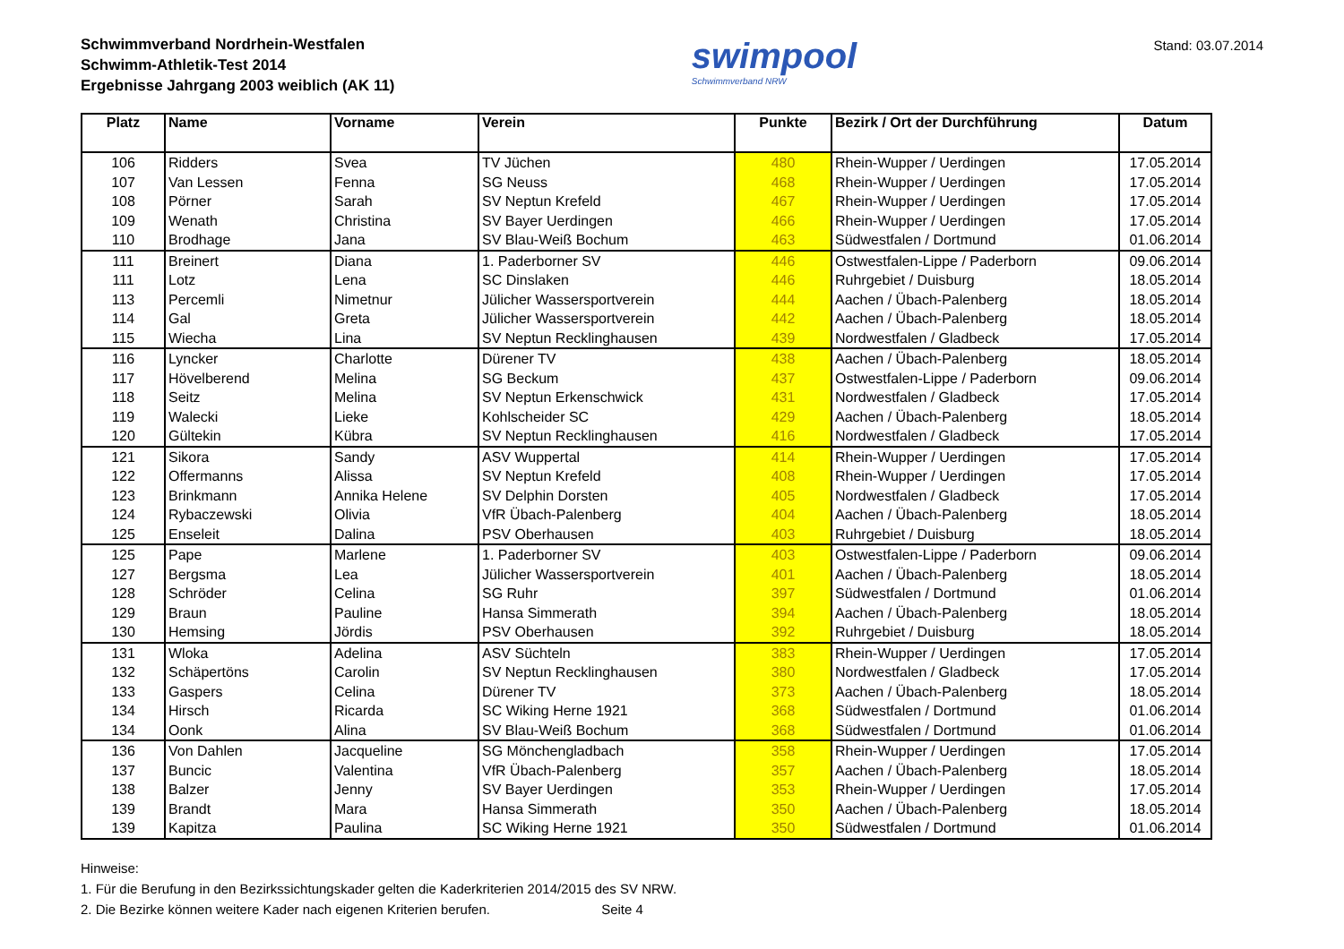Schwimmverband Nordrhein-Westfalen
Schwimm-Athletik-Test 2014
Ergebnisse Jahrgang 2003 weiblich (AK 11)
swimpool
Schwimmverband NRW
Stand: 03.07.2014
| Platz | Name | Vorname | Verein | Punkte | Bezirk / Ort der Durchführung | Datum |
| --- | --- | --- | --- | --- | --- | --- |
| 106 | Ridders | Svea | TV Jüchen | 480 | Rhein-Wupper / Uerdingen | 17.05.2014 |
| 107 | Van Lessen | Fenna | SG Neuss | 468 | Rhein-Wupper / Uerdingen | 17.05.2014 |
| 108 | Pörner | Sarah | SV Neptun Krefeld | 467 | Rhein-Wupper / Uerdingen | 17.05.2014 |
| 109 | Wenath | Christina | SV Bayer Uerdingen | 466 | Rhein-Wupper / Uerdingen | 17.05.2014 |
| 110 | Brodhage | Jana | SV Blau-Weiß Bochum | 463 | Südwestfalen / Dortmund | 01.06.2014 |
| 111 | Breinert | Diana | 1. Paderborner SV | 446 | Ostwestfalen-Lippe / Paderborn | 09.06.2014 |
| 111 | Lotz | Lena | SC Dinslaken | 446 | Ruhrgebiet / Duisburg | 18.05.2014 |
| 113 | Percemli | Nimetnur | Jülicher Wassersportverein | 444 | Aachen / Übach-Palenberg | 18.05.2014 |
| 114 | Gal | Greta | Jülicher Wassersportverein | 442 | Aachen / Übach-Palenberg | 18.05.2014 |
| 115 | Wiecha | Lina | SV Neptun Recklinghausen | 439 | Nordwestfalen / Gladbeck | 17.05.2014 |
| 116 | Lyncker | Charlotte | Dürener TV | 438 | Aachen / Übach-Palenberg | 18.05.2014 |
| 117 | Hövelberend | Melina | SG Beckum | 437 | Ostwestfalen-Lippe / Paderborn | 09.06.2014 |
| 118 | Seitz | Melina | SV Neptun Erkenschwick | 431 | Nordwestfalen / Gladbeck | 17.05.2014 |
| 119 | Walecki | Lieke | Kohlscheider SC | 429 | Aachen / Übach-Palenberg | 18.05.2014 |
| 120 | Gültekin | Kübra | SV Neptun Recklinghausen | 416 | Nordwestfalen / Gladbeck | 17.05.2014 |
| 121 | Sikora | Sandy | ASV Wuppertal | 414 | Rhein-Wupper / Uerdingen | 17.05.2014 |
| 122 | Offermanns | Alissa | SV Neptun Krefeld | 408 | Rhein-Wupper / Uerdingen | 17.05.2014 |
| 123 | Brinkmann | Annika Helene | SV Delphin Dorsten | 405 | Nordwestfalen / Gladbeck | 17.05.2014 |
| 124 | Rybaczewski | Olivia | VfR Übach-Palenberg | 404 | Aachen / Übach-Palenberg | 18.05.2014 |
| 125 | Enseleit | Dalina | PSV Oberhausen | 403 | Ruhrgebiet / Duisburg | 18.05.2014 |
| 125 | Pape | Marlene | 1. Paderborner SV | 403 | Ostwestfalen-Lippe / Paderborn | 09.06.2014 |
| 127 | Bergsma | Lea | Jülicher Wassersportverein | 401 | Aachen / Übach-Palenberg | 18.05.2014 |
| 128 | Schröder | Celina | SG Ruhr | 397 | Südwestfalen / Dortmund | 01.06.2014 |
| 129 | Braun | Pauline | Hansa Simmerath | 394 | Aachen / Übach-Palenberg | 18.05.2014 |
| 130 | Hemsing | Jördis | PSV Oberhausen | 392 | Ruhrgebiet / Duisburg | 18.05.2014 |
| 131 | Wloka | Adelina | ASV Süchteln | 383 | Rhein-Wupper / Uerdingen | 17.05.2014 |
| 132 | Schäpertöns | Carolin | SV Neptun Recklinghausen | 380 | Nordwestfalen / Gladbeck | 17.05.2014 |
| 133 | Gaspers | Celina | Dürener TV | 373 | Aachen / Übach-Palenberg | 18.05.2014 |
| 134 | Hirsch | Ricarda | SC Wiking Herne 1921 | 368 | Südwestfalen / Dortmund | 01.06.2014 |
| 134 | Oonk | Alina | SV Blau-Weiß Bochum | 368 | Südwestfalen / Dortmund | 01.06.2014 |
| 136 | Von Dahlen | Jacqueline | SG Mönchengladbach | 358 | Rhein-Wupper / Uerdingen | 17.05.2014 |
| 137 | Buncic | Valentina | VfR Übach-Palenberg | 357 | Aachen / Übach-Palenberg | 18.05.2014 |
| 138 | Balzer | Jenny | SV Bayer Uerdingen | 353 | Rhein-Wupper / Uerdingen | 17.05.2014 |
| 139 | Brandt | Mara | Hansa Simmerath | 350 | Aachen / Übach-Palenberg | 18.05.2014 |
| 139 | Kapitza | Paulina | SC Wiking Herne 1921 | 350 | Südwestfalen / Dortmund | 01.06.2014 |
Hinweise:
1. Für die Berufung in den Bezirkssichtungskader gelten die Kaderkriterien 2014/2015 des SV NRW.
2. Die Bezirke können weitere Kader nach eigenen Kriterien berufen. Seite 4